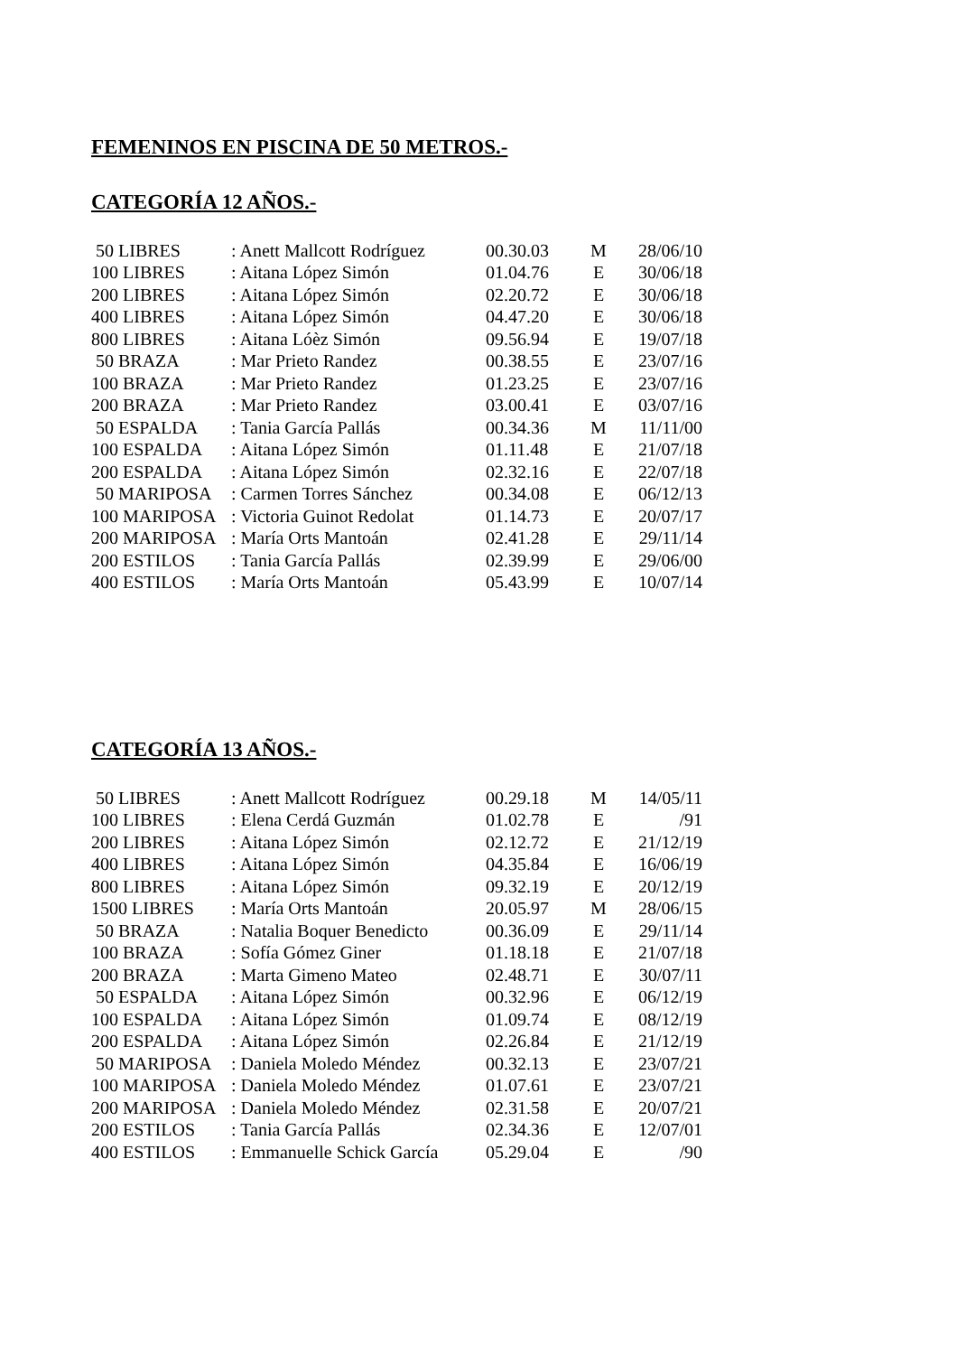FEMENINOS EN PISCINA DE 50 METROS.-
CATEGORÍA 12 AÑOS.-
| 50 LIBRES | : Anett Mallcott Rodríguez | 00.30.03 | M | 28/06/10 |
| 100 LIBRES | : Aitana López Simón | 01.04.76 | E | 30/06/18 |
| 200 LIBRES | : Aitana López Simón | 02.20.72 | E | 30/06/18 |
| 400 LIBRES | : Aitana López Simón | 04.47.20 | E | 30/06/18 |
| 800 LIBRES | : Aitana Lóèz Simón | 09.56.94 | E | 19/07/18 |
| 50 BRAZA | : Mar Prieto Randez | 00.38.55 | E | 23/07/16 |
| 100 BRAZA | : Mar Prieto Randez | 01.23.25 | E | 23/07/16 |
| 200 BRAZA | : Mar Prieto Randez | 03.00.41 | E | 03/07/16 |
| 50 ESPALDA | : Tania García Pallás | 00.34.36 | M | 11/11/00 |
| 100 ESPALDA | : Aitana López Simón | 01.11.48 | E | 21/07/18 |
| 200 ESPALDA | : Aitana López Simón | 02.32.16 | E | 22/07/18 |
| 50 MARIPOSA | : Carmen Torres Sánchez | 00.34.08 | E | 06/12/13 |
| 100 MARIPOSA | : Victoria Guinot Redolat | 01.14.73 | E | 20/07/17 |
| 200 MARIPOSA | : María Orts Mantoán | 02.41.28 | E | 29/11/14 |
| 200 ESTILOS | : Tania García Pallás | 02.39.99 | E | 29/06/00 |
| 400 ESTILOS | : María Orts Mantoán | 05.43.99 | E | 10/07/14 |
CATEGORÍA 13 AÑOS.-
| 50 LIBRES | : Anett Mallcott Rodríguez | 00.29.18 | M | 14/05/11 |
| 100 LIBRES | : Elena Cerdá Guzmán | 01.02.78 | E | /91 |
| 200 LIBRES | : Aitana López Simón | 02.12.72 | E | 21/12/19 |
| 400 LIBRES | : Aitana López Simón | 04.35.84 | E | 16/06/19 |
| 800 LIBRES | : Aitana López Simón | 09.32.19 | E | 20/12/19 |
| 1500 LIBRES | : María Orts Mantoán | 20.05.97 | M | 28/06/15 |
| 50 BRAZA | : Natalia Boquer Benedicto | 00.36.09 | E | 29/11/14 |
| 100 BRAZA | : Sofía Gómez Giner | 01.18.18 | E | 21/07/18 |
| 200 BRAZA | : Marta Gimeno Mateo | 02.48.71 | E | 30/07/11 |
| 50 ESPALDA | : Aitana López Simón | 00.32.96 | E | 06/12/19 |
| 100 ESPALDA | : Aitana López Simón | 01.09.74 | E | 08/12/19 |
| 200 ESPALDA | : Aitana López Simón | 02.26.84 | E | 21/12/19 |
| 50 MARIPOSA | : Daniela Moledo Méndez | 00.32.13 | E | 23/07/21 |
| 100 MARIPOSA | : Daniela Moledo Méndez | 01.07.61 | E | 23/07/21 |
| 200 MARIPOSA | : Daniela Moledo Méndez | 02.31.58 | E | 20/07/21 |
| 200 ESTILOS | : Tania García Pallás | 02.34.36 | E | 12/07/01 |
| 400 ESTILOS | : Emmanuelle Schick García | 05.29.04 | E | /90 |